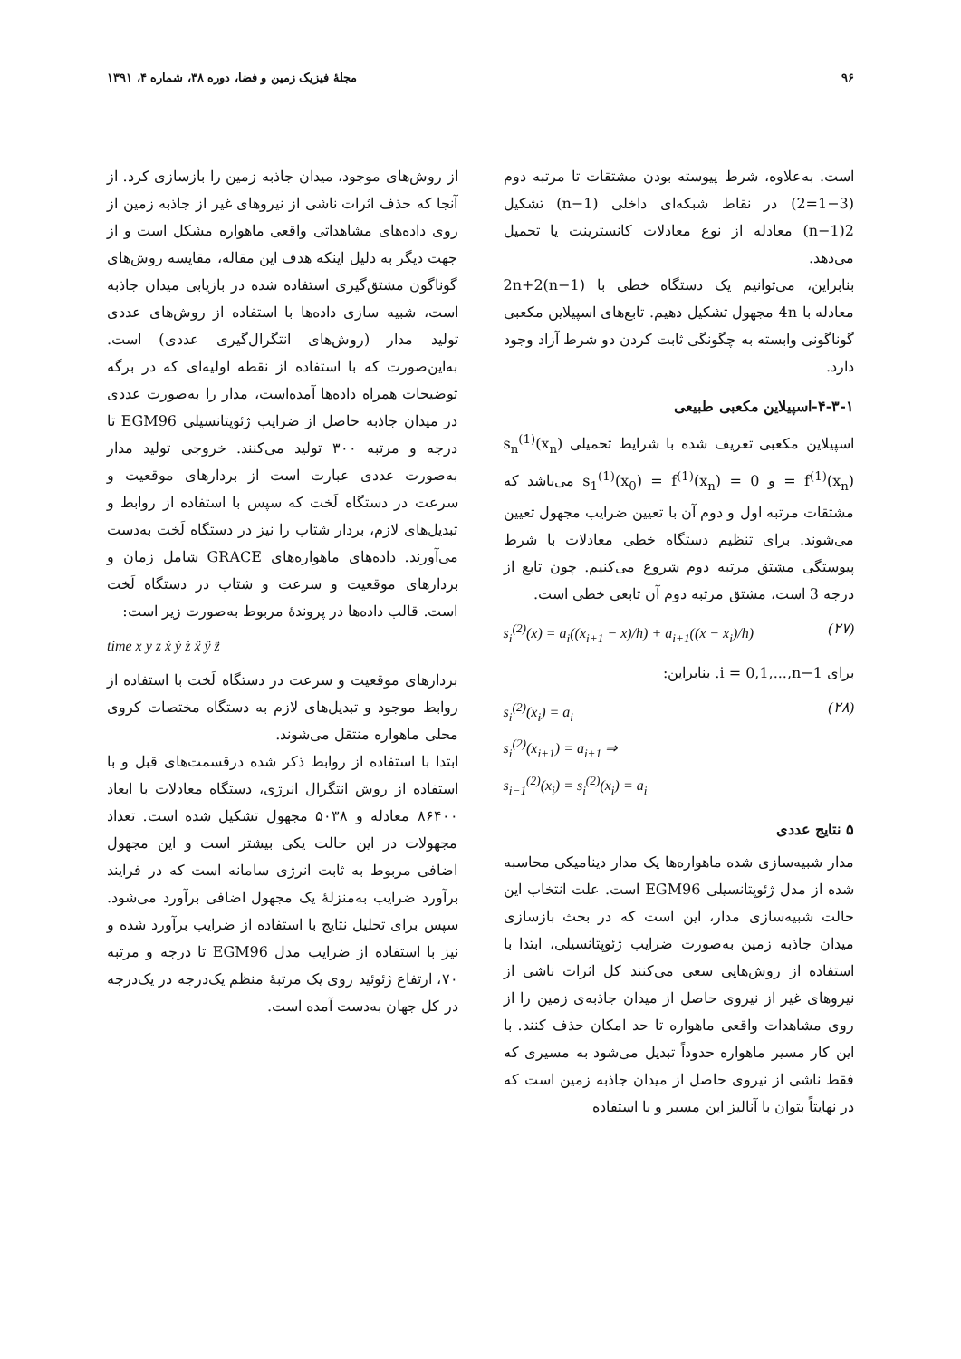۹۶ مجلهٔ فیزیک زمین و فضا، دوره ۳۸، شماره ۴، ۱۳۹۱
است. به‌علاوه، شرط پیوسته بودن مشتقات تا مرتبه دوم (3−1=2) در نقاط شبکه‌ای داخلی (n−1) تشکیل 2(n−1) معادله از نوع معادلات کانسترینت یا تحمیل می‌دهد.
بنابراین، می‌توانیم یک دستگاه خطی با 2n+2(n−1) معادله با 4n مجهول تشکیل دهیم. تابع‌های اسپیلاین مکعبی گوناگونی وابسته به چگونگی ثابت کردن دو شرط آزاد وجود دارد.
۴-۳-۱-اسپیلاین مکعبی طبیعی
اسپیلاین مکعبی تعریف شده با شرایط تحمیلی s<sub>n</sub><sup>(1)</sup>(x<sub>n</sub>) = f<sup>(1)</sup>(x<sub>n</sub>) و s<sub>1</sub><sup>(1)</sup>(x<sub>0</sub>) = f<sup>(1)</sup>(x<sub>n</sub>) = 0 می‌باشد که مشتقات مرتبه اول و دوم آن با تعیین ضرایب مجهول تعیین می‌شوند. برای تنظیم دستگاه خطی معادلات با شرط پیوستگی مشتق مرتبه دوم شروع می‌کنیم. چون تابع از درجه 3 است، مشتق مرتبه دوم آن تابعی خطی است.
s<sub>i</sub><sup>(2)</sup>(x) = a<sub>i</sub>((x<sub>i+1</sub> − x)/h) + a<sub>i+1</sub>((x − x<sub>i</sub>)/h) (۲۷)
برای i = 0,1,...,n−1. بنابراین:
s<sub>i</sub><sup>(2)</sup>(x<sub>i</sub>) = a<sub>i</sub>
s<sub>i</sub><sup>(2)</sup>(x<sub>i+1</sub>) = a<sub>i+1</sub> ⇒
s<sub>i−1</sub><sup>(2)</sup>(x<sub>i</sub>) = s<sub>i</sub><sup>(2)</sup>(x<sub>i</sub>) = a<sub>i</sub> (۲۸)
۵ نتایج عددی
مدار شبیه‌سازی شده ماهواره‌ها یک مدار دینامیکی محاسبه شده از مدل ژئوپتانسیلی EGM96 است. علت انتخاب این حالت شبیه‌سازی مدار، این است که در بحث بازسازی میدان جاذبه زمین به‌صورت ضرایب ژئوپتانسیلی، ابتدا با استفاده از روش‌هایی سعی می‌کنند کل اثرات ناشی از نیروهای غیر از نیروی حاصل از میدان جاذبه‌ی زمین را از روی مشاهدات واقعی ماهواره تا حد امکان حذف کنند. با این کار مسیر ماهواره حدوداً تبدیل می‌شود به مسیری که فقط ناشی از نیروی حاصل از میدان جاذبه زمین است که در نهایتاً بتوان با آنالیز این مسیر و با استفاده
از روش‌های موجود، میدان جاذبه زمین را بازسازی کرد. از آنجا که حذف اثرات ناشی از نیروهای غیر از جاذبه زمین از روی داده‌های مشاهداتی واقعی ماهواره مشکل است و از جهت دیگر به دلیل اینکه هدف این مقاله، مقایسه روش‌های گوناگون مشتق‌گیری استفاده شده در بازیابی میدان جاذبه است، شبیه سازی داده‌ها با استفاده از روش‌های عددی تولید مدار (روش‌های انتگرال‌گیری عددی) است. به‌این‌صورت که با استفاده از نقطه اولیه‌ای که در برگه توضیحات همراه داده‌ها آمده‌است، مدار را به‌صورت عددی در میدان جاذبه حاصل از ضرایب ژئوپتانسیلی EGM96 تا درجه و مرتبه ۳۰۰ تولید می‌کنند. خروجی تولید مدار به‌صورت عددی عبارت است از بردارهای موقعیت و سرعت در دستگاه لَخت که سپس با استفاده از روابط و تبدیل‌های لازم، بردار شتاب را نیز در دستگاه لَخت به‌دست می‌آورند. داده‌های ماهواره‌های GRACE شامل زمان و بردارهای موقعیت و سرعت و شتاب در دستگاه لَخت است. قالب داده‌ها در پروندهٔ مربوط به‌صورت زیر است:
time x y z ẋ ẏ ż ẍ ÿ z̈
بردارهای موقعیت و سرعت در دستگاه لَخت با استفاده از روابط موجود و تبدیل‌های لازم به دستگاه مختصات کروی محلی ماهواره منتقل می‌شوند.
ابتدا با استفاده از روابط ذکر شده درقسمت‌های قبل و با استفاده از روش انتگرال انرژی، دستگاه معادلات با ابعاد ۸۶۴۰۰ معادله و ۵۰۳۸ مجهول تشکیل شده است. تعداد مجهولات در این حالت یکی بیشتر است و این مجهول اضافی مربوط به ثابت انرژی سامانه است که در فرایند برآورد ضرایب به‌منزلهٔ یک مجهول اضافی برآورد می‌شود. سپس برای تحلیل نتایج با استفاده از ضرایب برآورد شده و نیز با استفاده از ضرایب مدل EGM96 تا درجه و مرتبه ۷۰، ارتفاع ژئوئید روی یک مرتبهٔ منظم یک‌درجه در یک‌درجه در کل جهان به‌دست آمده است.